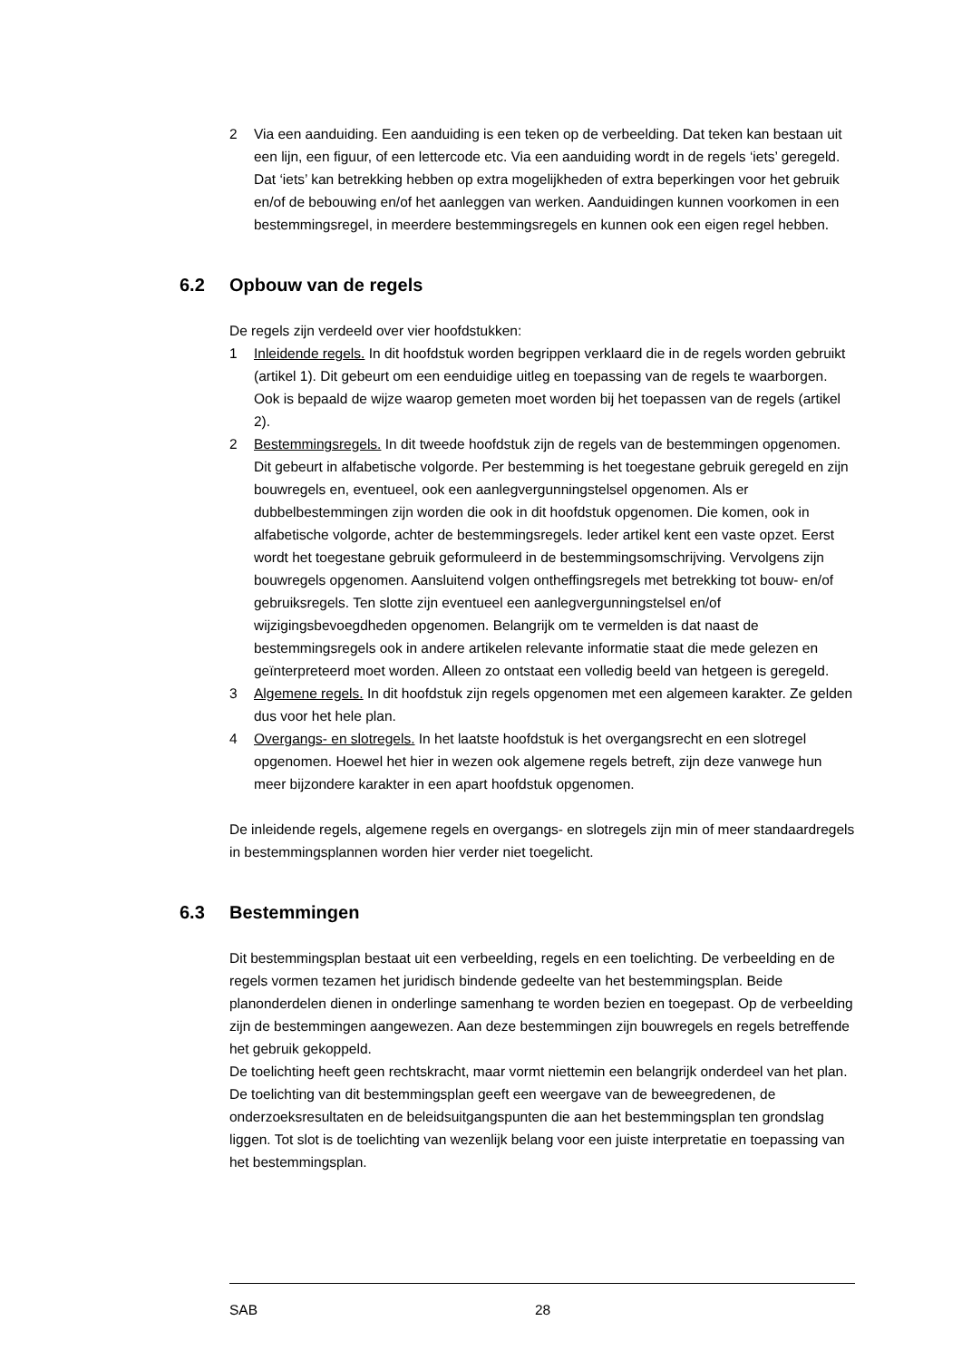2 Via een aanduiding. Een aanduiding is een teken op de verbeelding. Dat teken kan bestaan uit een lijn, een figuur, of een lettercode etc. Via een aanduiding wordt in de regels ‘iets’ geregeld. Dat ‘iets’ kan betrekking hebben op extra mogelijkheden of extra beperkingen voor het gebruik en/of de bebouwing en/of het aanleggen van werken. Aanduidingen kunnen voorkomen in een bestemmingsregel, in meerdere bestemmingsregels en kunnen ook een eigen regel hebben.
6.2 Opbouw van de regels
De regels zijn verdeeld over vier hoofdstukken:
1 Inleidende regels. In dit hoofdstuk worden begrippen verklaard die in de regels worden gebruikt (artikel 1). Dit gebeurt om een eenduidige uitleg en toepassing van de regels te waarborgen. Ook is bepaald de wijze waarop gemeten moet worden bij het toepassen van de regels (artikel 2).
2 Bestemmingsregels. In dit tweede hoofdstuk zijn de regels van de bestemmingen opgenomen. Dit gebeurt in alfabetische volgorde. Per bestemming is het toegestane gebruik geregeld en zijn bouwregels en, eventueel, ook een aanlegvergunningstelsel opgenomen. Als er dubbelbestemmingen zijn worden die ook in dit hoofdstuk opgenomen. Die komen, ook in alfabetische volgorde, achter de bestemmingsregels. Ieder artikel kent een vaste opzet. Eerst wordt het toegestane gebruik geformuleerd in de bestemmingsomschrijving. Vervolgens zijn bouwregels opgenomen. Aansluitend volgen ontheffingsregels met betrekking tot bouw- en/of gebruiksregels. Ten slotte zijn eventueel een aanlegvergunningstelsel en/of wijzigingsbevoegdheden opgenomen. Belangrijk om te vermelden is dat naast de bestemmingsregels ook in andere artikelen relevante informatie staat die mede gelezen en geïnterpreteerd moet worden. Alleen zo ontstaat een volledig beeld van hetgeen is geregeld.
3 Algemene regels. In dit hoofdstuk zijn regels opgenomen met een algemeen karakter. Ze gelden dus voor het hele plan.
4 Overgangs- en slotregels. In het laatste hoofdstuk is het overgangsrecht en een slotregel opgenomen. Hoewel het hier in wezen ook algemene regels betreft, zijn deze vanwege hun meer bijzondere karakter in een apart hoofdstuk opgenomen.
De inleidende regels, algemene regels en overgangs- en slotregels zijn min of meer standaardregels in bestemmingsplannen worden hier verder niet toegelicht.
6.3 Bestemmingen
Dit bestemmingsplan bestaat uit een verbeelding, regels en een toelichting. De verbeelding en de regels vormen tezamen het juridisch bindende gedeelte van het bestemmingsplan. Beide planonderdelen dienen in onderlinge samenhang te worden bezien en toegepast. Op de verbeelding zijn de bestemmingen aangewezen. Aan deze bestemmingen zijn bouwregels en regels betreffende het gebruik gekoppeld.
De toelichting heeft geen rechtskracht, maar vormt niettemin een belangrijk onderdeel van het plan. De toelichting van dit bestemmingsplan geeft een weergave van de beweegredenen, de onderzoeksresultaten en de beleidsuitgangspunten die aan het bestemmingsplan ten grondslag liggen. Tot slot is de toelichting van wezenlijk belang voor een juiste interpretatie en toepassing van het bestemmingsplan.
SAB 28